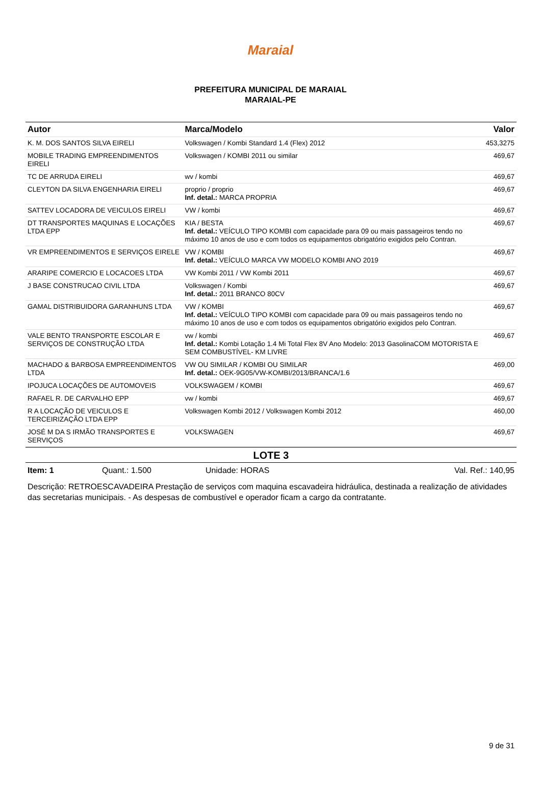Maraial
PREFEITURA MUNICIPAL DE MARAIAL
MARAIAL-PE
| Autor | Marca/Modelo | Valor |
| --- | --- | --- |
| K. M. DOS SANTOS SILVA EIRELI | Volkswagen / Kombi Standard 1.4 (Flex) 2012 | 453,3275 |
| MOBILE TRADING EMPREENDIMENTOS EIRELI | Volkswagen / KOMBI 2011 ou similar | 469,67 |
| TC DE ARRUDA EIRELI | wv / kombi | 469,67 |
| CLEYTON DA SILVA ENGENHARIA EIRELI | proprio / proprio Inf. detal.: MARCA PROPRIA | 469,67 |
| SATTEV LOCADORA DE VEICULOS EIRELI | VW / kombi | 469,67 |
| DT TRANSPORTES MAQUINAS E LOCAÇÕES LTDA EPP | KIA / BESTA Inf. detal.: VEÍCULO TIPO KOMBI com capacidade para 09 ou mais passageiros tendo no máximo 10 anos de uso e com todos os equipamentos obrigatório exigidos pelo Contran. | 469,67 |
| VR EMPREENDIMENTOS E SERVIÇOS EIRELE | VW / KOMBI Inf. detal.: VEÍCULO MARCA VW MODELO KOMBI ANO 2019 | 469,67 |
| ARARIPE COMERCIO E LOCACOES LTDA | VW Kombi 2011 / VW Kombi 2011 | 469,67 |
| J BASE CONSTRUCAO CIVIL LTDA | Volkswagen / Kombi Inf. detal.: 2011 BRANCO 80CV | 469,67 |
| GAMAL DISTRIBUIDORA GARANHUNS LTDA | VW / KOMBI Inf. detal.: VEÍCULO TIPO KOMBI com capacidade para 09 ou mais passageiros tendo no máximo 10 anos de uso e com todos os equipamentos obrigatório exigidos pelo Contran. | 469,67 |
| VALE BENTO TRANSPORTE ESCOLAR E SERVIÇOS DE CONSTRUÇÃO LTDA | vw / kombi Inf. detal.: Kombi Lotação 1.4 Mi Total Flex 8V Ano Modelo: 2013 GasolinaCOM MOTORISTA E SEM COMBUSTÍVEL- KM LIVRE | 469,67 |
| MACHADO & BARBOSA EMPREENDIMENTOS LTDA | VW OU SIMILAR / KOMBI OU SIMILAR Inf. detal.: OEK-9G05/VW-KOMBI/2013/BRANCA/1.6 | 469,00 |
| IPOJUCA LOCAÇÕES DE AUTOMOVEIS | VOLKSWAGEM / KOMBI | 469,67 |
| RAFAEL R. DE CARVALHO EPP | vw / kombi | 469,67 |
| R A LOCAÇÃO DE VEICULOS E TERCEIRIZAÇÃO LTDA EPP | Volkswagen Kombi 2012 / Volkswagen Kombi 2012 | 460,00 |
| JOSÉ M DA S IRMÃO TRANSPORTES E SERVIÇOS | VOLKSWAGEN | 469,67 |
LOTE 3
Item: 1 Quant.: 1.500 Unidade: HORAS Val. Ref.: 140,95
Descrição: RETROESCAVADEIRA Prestação de serviços com maquina escavadeira hidráulica, destinada a realização de atividades das secretarias municipais. - As despesas de combustível e operador ficam a cargo da contratante.
9 de 31